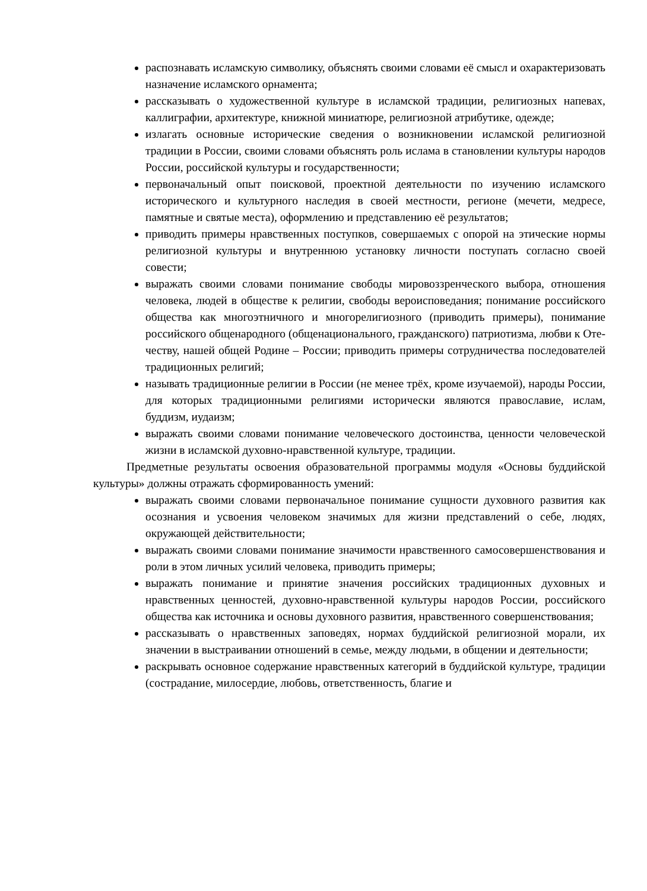распознавать исламскую символику, объяснять своими словами её смысл и охарактеризовать назначение исламского орнамента;
рассказывать о художественной культуре в исламской традиции, религиозных напевах, каллиграфии, архитектуре, книжной миниатюре, религиозной атрибутике, одежде;
излагать основные исторические сведения о возникновении исламской религиозной традиции в России, своими словами объяснять роль ислама в становлении культуры народов России, российской культуры и государственности;
первоначальный опыт поисковой, проектной деятельности по изучению исламского исторического и культурного наследия в своей местности, регионе (мечети, медресе, памятные и святые места), оформлению и представлению её результатов;
приводить примеры нравственных поступков, совершаемых с опорой на этические нормы религиозной культуры и внутреннюю установку личности поступать согласно своей совести;
выражать своими словами понимание свободы мировоззренческого выбора, отношения человека, людей в обществе к религии, свободы вероисповедания; понимание российского общества как многоэтничного и многорелигиозного (приводить примеры), понимание российского общенародного (общенационального, гражданского) патриотизма, любви к Оте-честву, нашей общей Родине – России; приводить примеры сотрудничества последователей традиционных религий;
называть традиционные религии в России (не менее трёх, кроме изучаемой), народы России, для которых традиционными религиями исторически являются православие, ислам, буддизм, иудаизм;
выражать своими словами понимание человеческого достоинства, ценности человеческой жизни в исламской духовно-нравственной культуре, традиции.
Предметные результаты освоения образовательной программы модуля «Основы буддийской культуры» должны отражать сформированность умений:
выражать своими словами первоначальное понимание сущности духовного развития как осознания и усвоения человеком значимых для жизни представлений о себе, людях, окружающей действительности;
выражать своими словами понимание значимости нравственного самосовершенствования и роли в этом личных усилий человека, приводить примеры;
выражать понимание и принятие значения российских традиционных духовных и нравственных ценностей, духовно-нравственной культуры народов России, российского общества как источника и основы духовного развития, нравственного совершенствования;
рассказывать о нравственных заповедях, нормах буддийской религиозной морали, их значении в выстраивании отношений в семье, между людьми, в общении и деятельности;
раскрывать основное содержание нравственных категорий в буддийской культуре, традиции (сострадание, милосердие, любовь, ответственность, благие и